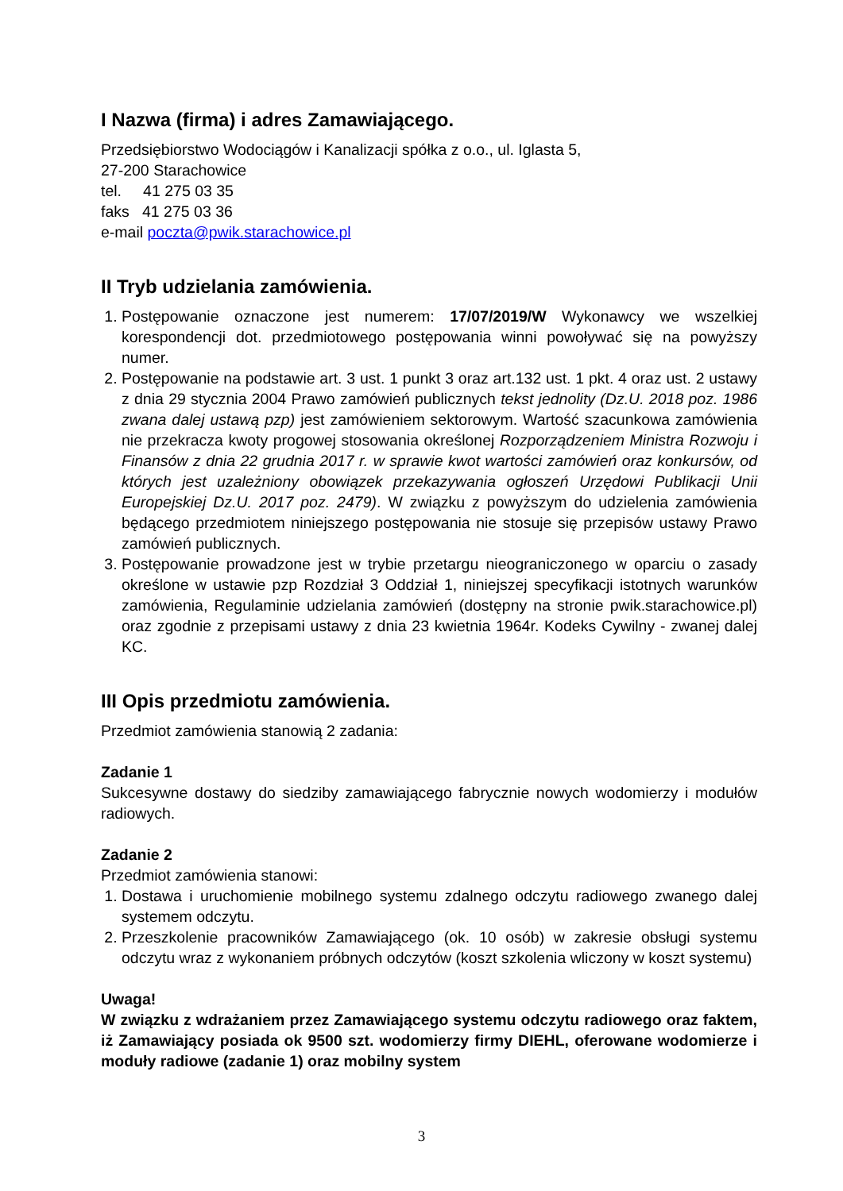I Nazwa (firma) i adres Zamawiającego.
Przedsiębiorstwo Wodociągów i Kanalizacji spółka z o.o., ul. Iglasta 5,
27-200 Starachowice
tel. 41 275 03 35
faks 41 275 03 36
e-mail poczta@pwik.starachowice.pl
II Tryb udzielania zamówienia.
1. Postępowanie oznaczone jest numerem: 17/07/2019/W Wykonawcy we wszelkiej korespondencji dot. przedmiotowego postępowania winni powoływać się na powyższy numer.
2. Postępowanie na podstawie art. 3 ust. 1 punkt 3 oraz art.132 ust. 1 pkt. 4 oraz ust. 2 ustawy z dnia 29 stycznia 2004 Prawo zamówień publicznych tekst jednolity (Dz.U. 2018 poz. 1986 zwana dalej ustawą pzp) jest zamówieniem sektorowym. Wartość szacunkowa zamówienia nie przekracza kwoty progowej stosowania określonej Rozporządzeniem Ministra Rozwoju i Finansów z dnia 22 grudnia 2017 r. w sprawie kwot wartości zamówień oraz konkursów, od których jest uzależniony obowiązek przekazywania ogłoszeń Urzędowi Publikacji Unii Europejskiej Dz.U. 2017 poz. 2479). W związku z powyższym do udzielenia zamówienia będącego przedmiotem niniejszego postępowania nie stosuje się przepisów ustawy Prawo zamówień publicznych.
3. Postępowanie prowadzone jest w trybie przetargu nieograniczonego w oparciu o zasady określone w ustawie pzp Rozdział 3 Oddział 1, niniejszej specyfikacji istotnych warunków zamówienia, Regulaminie udzielania zamówień (dostępny na stronie pwik.starachowice.pl) oraz zgodnie z przepisami ustawy z dnia 23 kwietnia 1964r. Kodeks Cywilny - zwanej dalej KC.
III Opis przedmiotu zamówienia.
Przedmiot zamówienia stanowią 2 zadania:
Zadanie 1
Sukcesywne dostawy do siedziby zamawiającego fabrycznie nowych wodomierzy i modułów radiowych.
Zadanie 2
Przedmiot zamówienia stanowi:
1. Dostawa i uruchomienie mobilnego systemu zdalnego odczytu radiowego zwanego dalej systemem odczytu.
2. Przeszkolenie pracowników Zamawiającego (ok. 10 osób) w zakresie obsługi systemu odczytu wraz z wykonaniem próbnych odczytów (koszt szkolenia wliczony w koszt systemu)
Uwaga!
W związku z wdrażaniem przez Zamawiającego systemu odczytu radiowego oraz faktem, iż Zamawiający posiada ok 9500 szt. wodomierzy firmy DIEHL, oferowane wodomierze i moduły radiowe (zadanie 1) oraz mobilny system
3